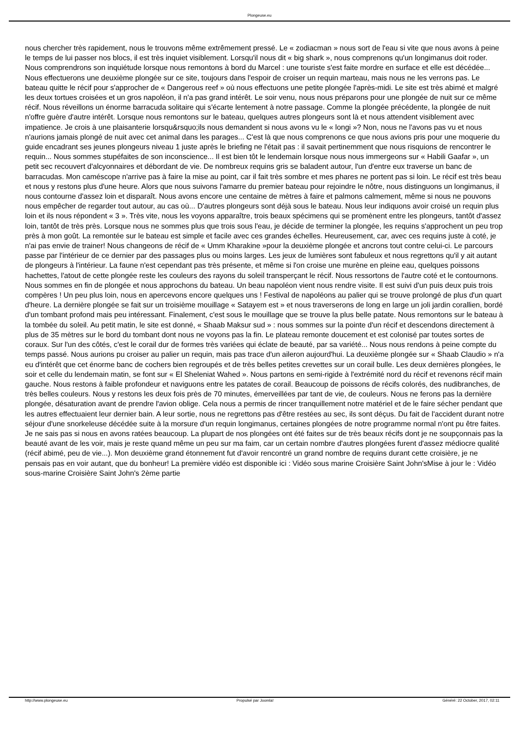Plongeuse.eu
nous chercher très rapidement, nous le trouvons même extrêmement pressé. Le « zodiacman » nous sort de l'eau si vite que nous avons à peine le temps de lui passer nos blocs, il est très inquiet visiblement. Lorsqu'il nous dit « big shark », nous comprenons qu'un longimanus doit roder. Nous comprendrons son inquiétude lorsque nous remontons à bord du Marcel : une touriste s'est faite mordre en surface et elle est décédée... Nous effectuerons une deuxième plongée sur ce site, toujours dans l'espoir de croiser un requin marteau, mais nous ne les verrons pas. Le bateau quitte le récif pour s'approcher de « Dangerous reef » où nous effectuons une petite plongée l'après-midi. Le site est très abimé et malgré les deux tortues croisées et un gros napoléon, il n'a pas grand intérêt. Le soir venu, nous nous préparons pour une plongée de nuit sur ce même récif. Nous réveillons un énorme barracuda solitaire qui s'écarte lentement à notre passage. Comme la plongée précédente, la plongée de nuit n'offre guère d'autre intérêt. Lorsque nous remontons sur le bateau, quelques autres plongeurs sont là et nous attendent visiblement avec impatience. Je crois à une plaisanterie lorsqu&rsquo;ils nous demandent si nous avons vu le « longi »? Non, nous ne l'avons pas vu et nous n'aurions jamais plongé de nuit avec cet animal dans les parages... C'est là que nous comprenons ce que nous avions pris pour une moquerie du guide encadrant ses jeunes plongeurs niveau 1 juste après le briefing ne l'était pas : il savait pertinemment que nous risquions de rencontrer le requin... Nous sommes stupéfaites de son inconscience... Il est bien tôt le lendemain lorsque nous nous immergeons sur « Habili Gaafar », un petit sec recouvert d'alcyonnaires et débordant de vie. De nombreux requins gris se baladent autour, l'un d'entre eux traverse un banc de barracudas. Mon caméscope n'arrive pas à faire la mise au point, car il fait très sombre et mes phares ne portent pas si loin. Le récif est très beau et nous y restons plus d'une heure. Alors que nous suivons l'amarre du premier bateau pour rejoindre le nôtre, nous distinguons un longimanus, il nous contourne d'assez loin et disparaît. Nous avons encore une centaine de mètres à faire et palmons calmement, même si nous ne pouvons nous empêcher de regarder tout autour, au cas où... D'autres plongeurs sont déjà sous le bateau. Nous leur indiquons avoir croisé un requin plus loin et ils nous répondent « 3 ». Très vite, nous les voyons apparaître, trois beaux spécimens qui se promènent entre les plongeurs, tantôt d'assez loin, tantôt de très près. Lorsque nous ne sommes plus que trois sous l'eau, je décide de terminer la plongée, les requins s'approchent un peu trop près à mon goût. La remontée sur le bateau est simple et facile avec ces grandes échelles. Heureusement, car, avec ces requins juste à coté, je n'ai pas envie de trainer! Nous changeons de récif de « Umm Kharakine »pour la deuxième plongée et ancrons tout contre celui-ci. Le parcours passe par l'intérieur de ce dernier par des passages plus ou moins larges. Les jeux de lumières sont fabuleux et nous regrettons qu'il y ait autant de plongeurs à l'intérieur. La faune n'est cependant pas très présente, et même si l'on croise une murène en pleine eau, quelques poissons hachettes, l'atout de cette plongée reste les couleurs des rayons du soleil transperçant le récif. Nous ressortons de l'autre coté et le contournons. Nous sommes en fin de plongée et nous approchons du bateau. Un beau napoléon vient nous rendre visite. Il est suivi d'un puis deux puis trois compères ! Un peu plus loin, nous en apercevons encore quelques uns ! Festival de napoléons au palier qui se trouve prolongé de plus d'un quart d'heure. La dernière plongée se fait sur un troisième mouillage « Satayem est » et nous traverserons de long en large un joli jardin corallien, bordé d'un tombant profond mais peu intéressant. Finalement, c'est sous le mouillage que se trouve la plus belle patate. Nous remontons sur le bateau à la tombée du soleil. Au petit matin, le site est donné, « Shaab Maksur sud » : nous sommes sur la pointe d'un récif et descendons directement à plus de 35 mètres sur le bord du tombant dont nous ne voyons pas la fin. Le plateau remonte doucement et est colonisé par toutes sortes de coraux. Sur l'un des côtés, c'est le corail dur de formes très variées qui éclate de beauté, par sa variété... Nous nous rendons à peine compte du temps passé. Nous aurions pu croiser au palier un requin, mais pas trace d'un aileron aujourd'hui. La deuxième plongée sur « Shaab Claudio » n'a eu d'intérêt que cet énorme banc de cochers bien regroupés et de très belles petites crevettes sur un corail bulle. Les deux dernières plongées, le soir et celle du lendemain matin, se font sur « El Sheleniat Wahed ». Nous partons en semi-rigide à l'extrémité nord du récif et revenons récif main gauche. Nous restons à faible profondeur et naviguons entre les patates de corail. Beaucoup de poissons de récifs colorés, des nudibranches, de très belles couleurs. Nous y restons les deux fois près de 70 minutes, émerveillées par tant de vie, de couleurs. Nous ne ferons pas la dernière plongée, désaturation avant de prendre l'avion oblige. Cela nous a permis de rincer tranquillement notre matériel et de le faire sécher pendant que les autres effectuaient leur dernier bain. A leur sortie, nous ne regrettons pas d'être restées au sec, ils sont déçus. Du fait de l'accident durant notre séjour d'une snorkeleuse décédée suite à la morsure d'un requin longimanus, certaines plongées de notre programme normal n'ont pu être faites. Je ne sais pas si nous en avons ratées beaucoup. La plupart de nos plongées ont été faites sur de très beaux récifs dont je ne soupçonnais pas la beauté avant de les voir, mais je reste quand même un peu sur ma faim, car un certain nombre d'autres plongées furent d'assez médiocre qualité (récif abimé, peu de vie...). Mon deuxième grand étonnement fut d'avoir rencontré un grand nombre de requins durant cette croisière, je ne pensais pas en voir autant, que du bonheur! La première vidéo est disponible ici : Vidéo sous marine Croisière Saint John'sMise à jour le : Vidéo sous-marine Croisière Saint John's 2ème partie
http://www.plongeuse.eu Propulsé par Joomla! Généré: 22 October, 2017, 02:11